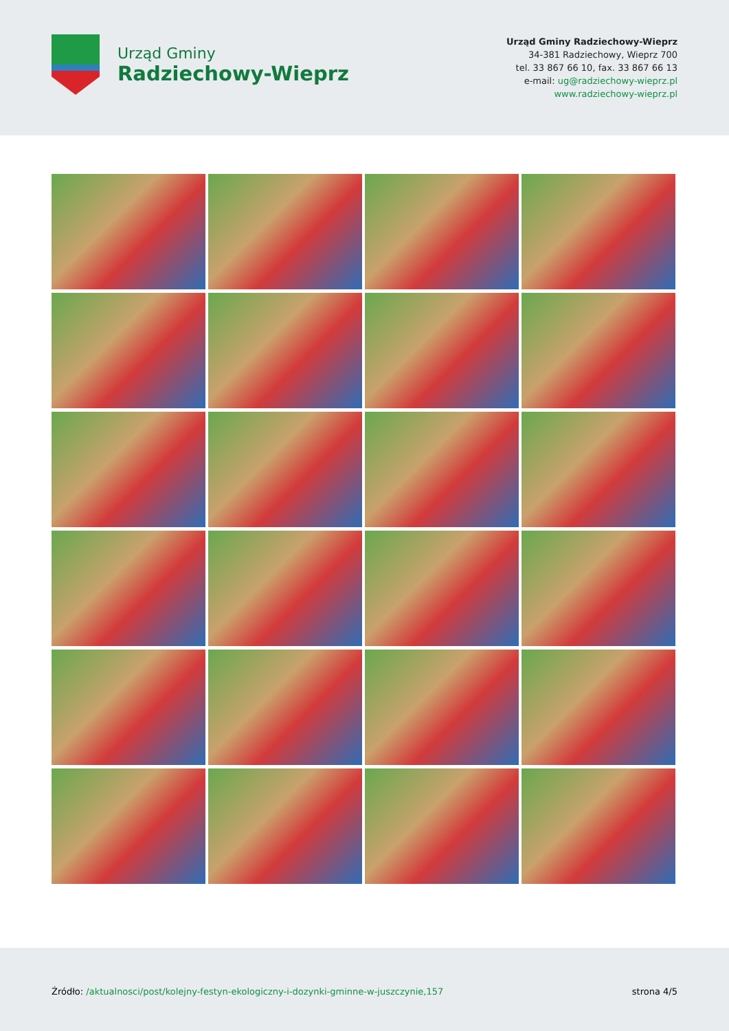Urząd Gminy
Radziechowy-Wieprz
Urząd Gminy Radziechowy-Wieprz
34-381 Radziechowy, Wieprz 700
tel. 33 867 66 10, fax. 33 867 66 13
e-mail: ug@radziechowy-wieprz.pl
www.radziechowy-wieprz.pl
Źródło: /aktualnosci/post/kolejny-festyn-ekologiczny-i-dozynki-gminne-w-juszczynie,157
strona 4/5